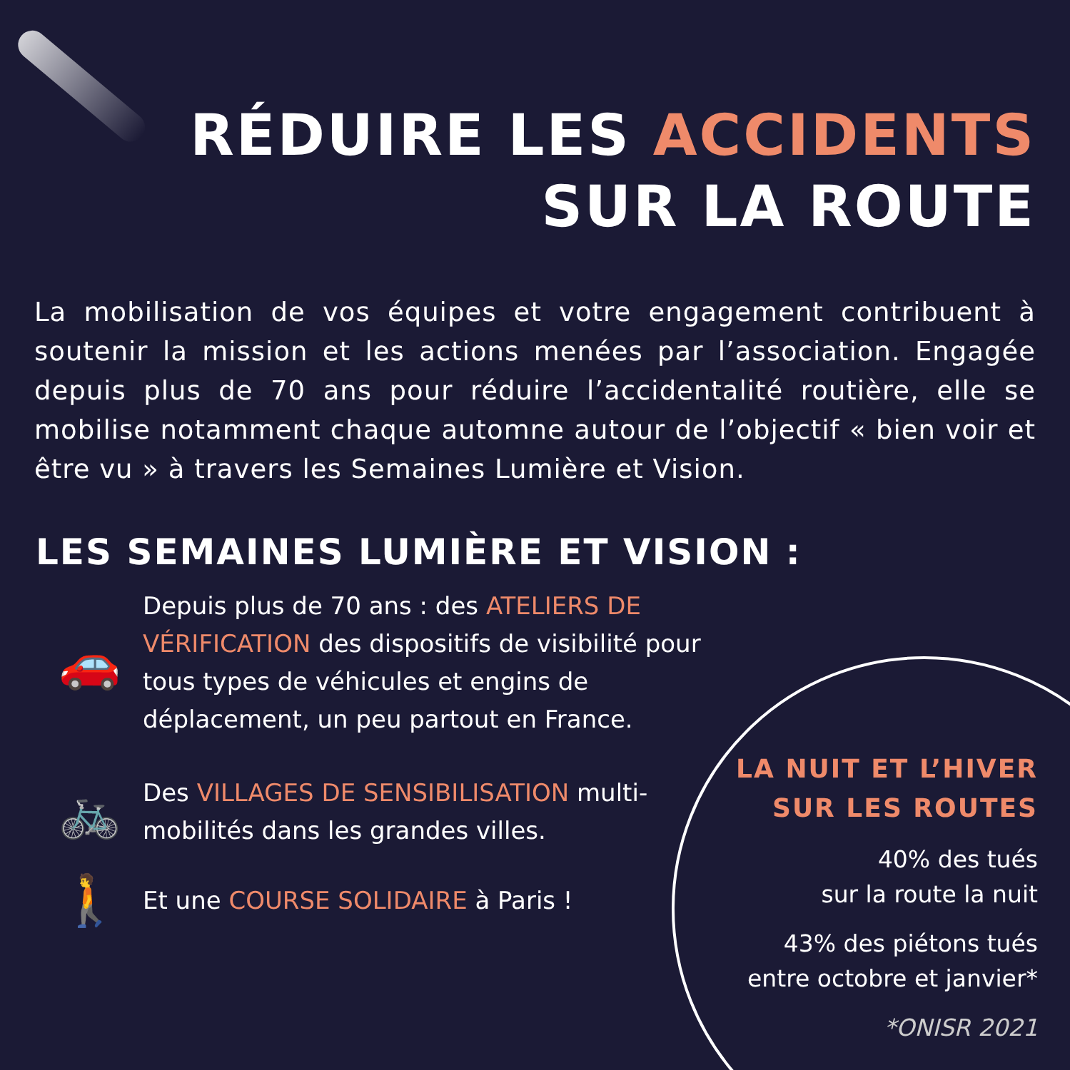RÉDUIRE LES ACCIDENTS
SUR LA ROUTE
La mobilisation de vos équipes et votre engagement contribuent à soutenir la mission et les actions menées par l’association. Engagée depuis plus de 70 ans pour réduire l’accidentalité routière, elle se mobilise notamment chaque automne autour de l’objectif « bien voir et être vu » à travers les Semaines Lumière et Vision.
LES SEMAINES LUMIÈRE ET VISION :
🚗
Depuis plus de 70 ans : des ATELIERS DE VÉRIFICATION des dispositifs de visibilité pour tous types de véhicules et engins de déplacement, un peu partout en France.
🚲
Des VILLAGES DE SENSIBILISATION multi-mobilités dans les grandes villes.
🚶
Et une COURSE SOLIDAIRE à Paris !
LA NUIT ET L’HIVER
SUR LES ROUTES
40% des tués
sur la route la nuit
43% des piétons tués
entre octobre et janvier*
*ONISR 2021